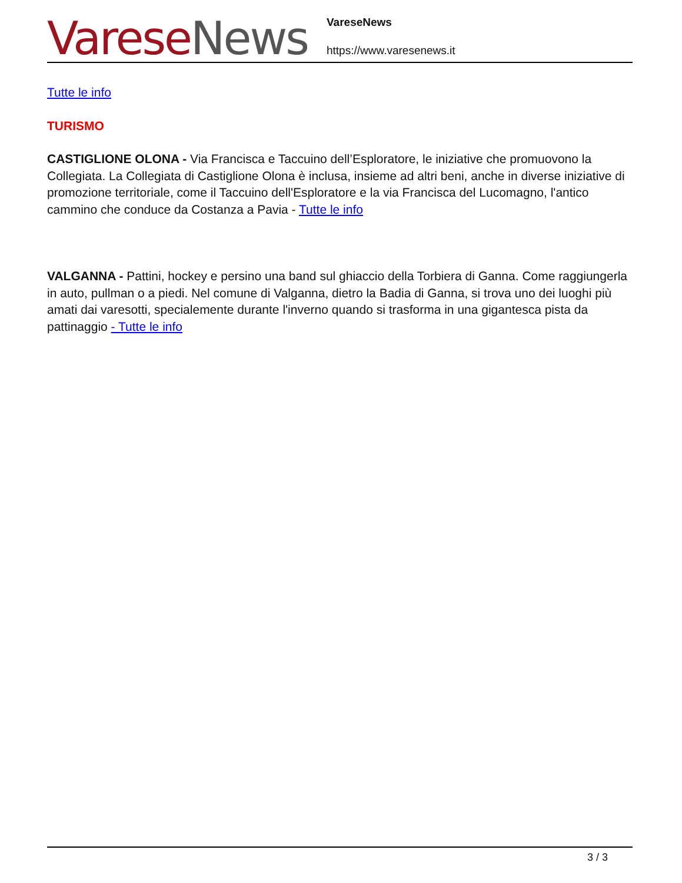Varese News
VareseNews
https://www.varesenews.it
Tutte le info
TURISMO
CASTIGLIONE OLONA - Via Francisca e Taccuino dell’Esploratore, le iniziative che promuovono la Collegiata. La Collegiata di Castiglione Olona è inclusa, insieme ad altri beni, anche in diverse iniziative di promozione territoriale, come il Taccuino dell'Esploratore e la via Francisca del Lucomagno, l'antico cammino che conduce da Costanza a Pavia - Tutte le info
VALGANNA - Pattini, hockey e persino una band sul ghiaccio della Torbiera di Ganna. Come raggiungerla in auto, pullman o a piedi. Nel comune di Valganna, dietro la Badia di Ganna, si trova uno dei luoghi più amati dai varesotti, specialemente durante l'inverno quando si trasforma in una gigantesca pista da pattinaggio - Tutte le info
3 / 3